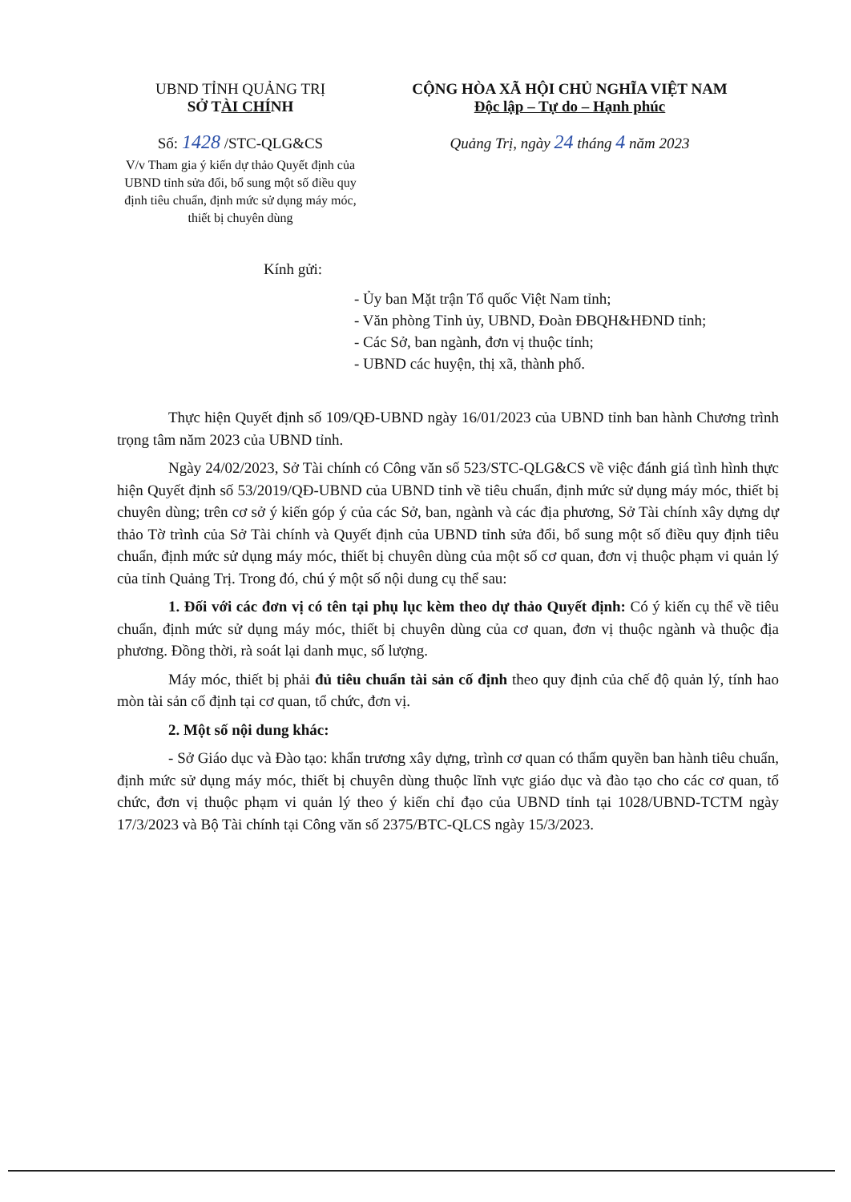UBND TỈNH QUẢNG TRỊ
SỞ TÀI CHÍNH
Số: 1428 /STC-QLG&CS
V/v Tham gia ý kiến dự thảo Quyết định của UBND tỉnh sửa đổi, bổ sung một số điều quy định tiêu chuẩn, định mức sử dụng máy móc, thiết bị chuyên dùng
CỘNG HÒA XÃ HỘI CHỦ NGHĨA VIỆT NAM
Độc lập – Tự do – Hạnh phúc
Quảng Trị, ngày 24 tháng 4 năm 2023
Kính gửi:
- Ủy ban Mặt trận Tổ quốc Việt Nam tỉnh;
- Văn phòng Tỉnh ủy, UBND, Đoàn ĐBQH&HĐND tỉnh;
- Các Sở, ban ngành, đơn vị thuộc tỉnh;
- UBND các huyện, thị xã, thành phố.
Thực hiện Quyết định số 109/QĐ-UBND ngày 16/01/2023 của UBND tỉnh ban hành Chương trình trọng tâm năm 2023 của UBND tỉnh.
Ngày 24/02/2023, Sở Tài chính có Công văn số 523/STC-QLG&CS về việc đánh giá tình hình thực hiện Quyết định số 53/2019/QĐ-UBND của UBND tỉnh về tiêu chuẩn, định mức sử dụng máy móc, thiết bị chuyên dùng; trên cơ sở ý kiến góp ý của các Sở, ban, ngành và các địa phương, Sở Tài chính xây dựng dự thảo Tờ trình của Sở Tài chính và Quyết định của UBND tỉnh sửa đổi, bổ sung một số điều quy định tiêu chuẩn, định mức sử dụng máy móc, thiết bị chuyên dùng của một số cơ quan, đơn vị thuộc phạm vi quản lý của tỉnh Quảng Trị. Trong đó, chú ý một số nội dung cụ thể sau:
1. Đối với các đơn vị có tên tại phụ lục kèm theo dự thảo Quyết định: Có ý kiến cụ thể về tiêu chuẩn, định mức sử dụng máy móc, thiết bị chuyên dùng của cơ quan, đơn vị thuộc ngành và thuộc địa phương. Đồng thời, rà soát lại danh mục, số lượng.
Máy móc, thiết bị phải đủ tiêu chuẩn tài sản cố định theo quy định của chế độ quản lý, tính hao mòn tài sản cố định tại cơ quan, tổ chức, đơn vị.
2. Một số nội dung khác:
- Sở Giáo dục và Đào tạo: khẩn trương xây dựng, trình cơ quan có thẩm quyền ban hành tiêu chuẩn, định mức sử dụng máy móc, thiết bị chuyên dùng thuộc lĩnh vực giáo dục và đào tạo cho các cơ quan, tổ chức, đơn vị thuộc phạm vi quản lý theo ý kiến chỉ đạo của UBND tỉnh tại 1028/UBND-TCTM ngày 17/3/2023 và Bộ Tài chính tại Công văn số 2375/BTC-QLCS ngày 15/3/2023.